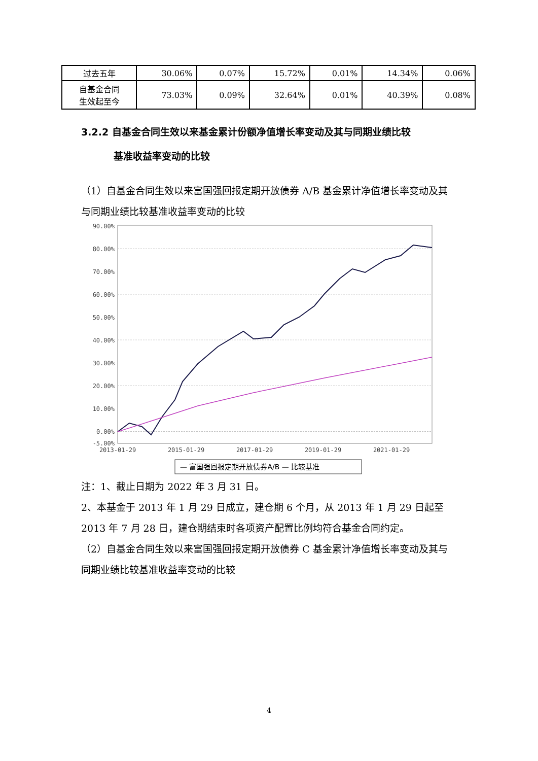| 过去五年 | 30.06% | 0.07% | 15.72% | 0.01% | 14.34% | 0.06% |
| 自基金合同 生效起至今 | 73.03% | 0.09% | 32.64% | 0.01% | 40.39% | 0.08% |
3.2.2 自基金合同生效以来基金累计份额净值增长率变动及其与同期业绩比较
基准收益率变动的比较
（1）自基金合同生效以来富国强回报定期开放债券 A/B 基金累计净值增长率变动及其与同期业绩比较基准收益率变动的比较
90.00%
80.00%
70.00%
60.00%
50.00%
40.00%
30.00%
20.00%
10.00%
0.00%
-5.00%
2013-01-29
2015-01-29
2017-01-29
2019-01-29
2021-01-29
— 富国强回报定期开放债券A/B — 比较基准
注：1、截止日期为 2022 年 3 月 31 日。
2、本基金于 2013 年 1 月 29 日成立，建仓期 6 个月，从 2013 年 1 月 29 日起至 2013 年 7 月 28 日，建仓期结束时各项资产配置比例均符合基金合同约定。
（2）自基金合同生效以来富国强回报定期开放债券 C 基金累计净值增长率变动及其与同期业绩比较基准收益率变动的比较
4